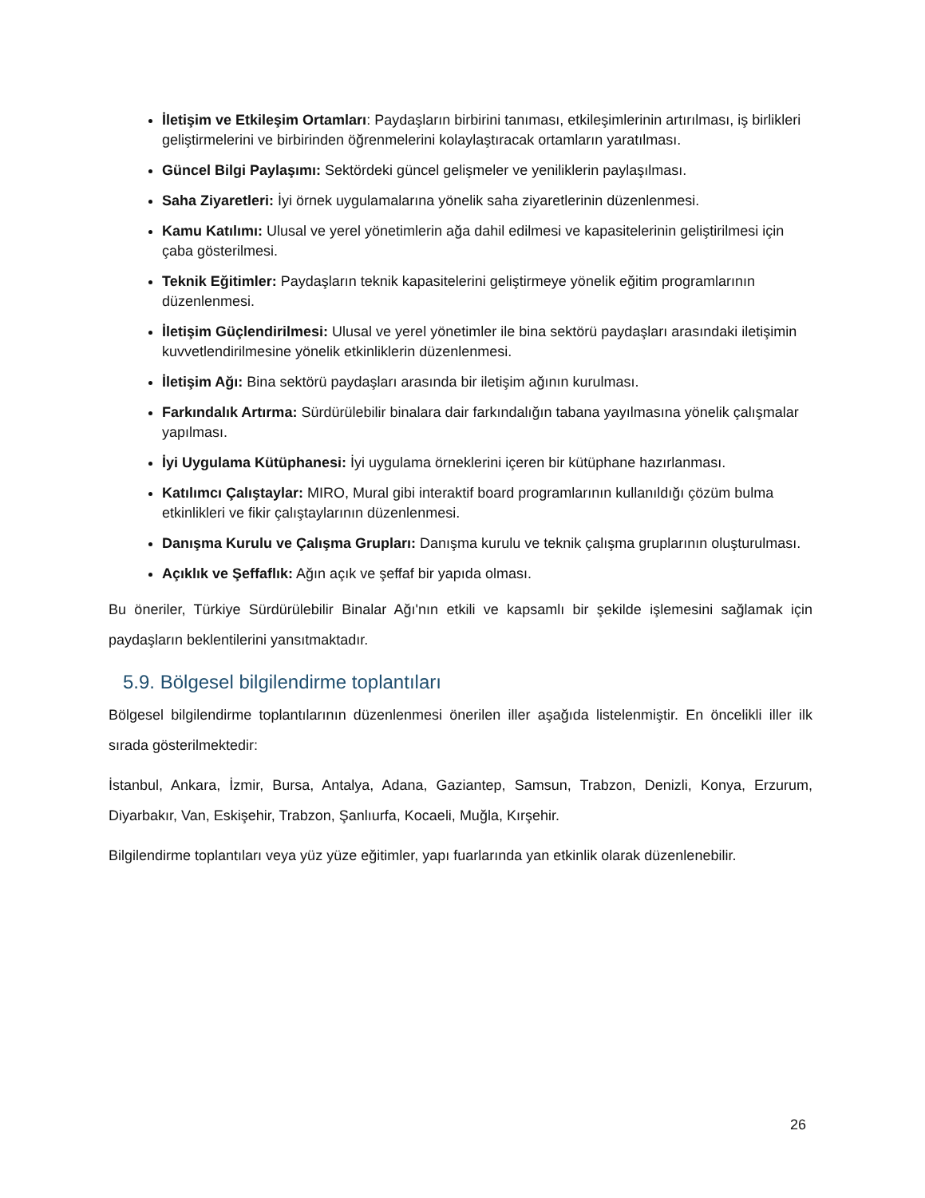İletişim ve Etkileşim Ortamları: Paydaşların birbirini tanıması, etkileşimlerinin artırılması, iş birlikleri geliştirmelerini ve birbirinden öğrenmelerini kolaylaştıracak ortamların yaratılması.
Güncel Bilgi Paylaşımı: Sektördeki güncel gelişmeler ve yeniliklerin paylaşılması.
Saha Ziyaretleri: İyi örnek uygulamalarına yönelik saha ziyaretlerinin düzenlenmesi.
Kamu Katılımı: Ulusal ve yerel yönetimlerin ağa dahil edilmesi ve kapasitelerinin geliştirilmesi için çaba gösterilmesi.
Teknik Eğitimler: Paydaşların teknik kapasitelerini geliştirmeye yönelik eğitim programlarının düzenlenmesi.
İletişim Güçlendirilmesi: Ulusal ve yerel yönetimler ile bina sektörü paydaşları arasındaki iletişimin kuvvetlendirilmesine yönelik etkinliklerin düzenlenmesi.
İletişim Ağı: Bina sektörü paydaşları arasında bir iletişim ağının kurulması.
Farkındalık Artırma: Sürdürülebilir binalara dair farkındalığın tabana yayılmasına yönelik çalışmalar yapılması.
İyi Uygulama Kütüphanesi: İyi uygulama örneklerini içeren bir kütüphane hazırlanması.
Katılımcı Çalıştaylar: MIRO, Mural gibi interaktif board programlarının kullanıldığı çözüm bulma etkinlikleri ve fikir çalıştaylarının düzenlenmesi.
Danışma Kurulu ve Çalışma Grupları: Danışma kurulu ve teknik çalışma gruplarının oluşturulması.
Açıklık ve Şeffaflık: Ağın açık ve şeffaf bir yapıda olması.
Bu öneriler, Türkiye Sürdürülebilir Binalar Ağı'nın etkili ve kapsamlı bir şekilde işlemesini sağlamak için paydaşların beklentilerini yansıtmaktadır.
5.9. Bölgesel bilgilendirme toplantıları
Bölgesel bilgilendirme toplantılarının düzenlenmesi önerilen iller aşağıda listelenmiştir. En öncelikli iller ilk sırada gösterilmektedir:
İstanbul, Ankara, İzmir, Bursa, Antalya, Adana, Gaziantep, Samsun, Trabzon, Denizli, Konya, Erzurum, Diyarbakır, Van, Eskişehir, Trabzon, Şanlıurfa, Kocaeli, Muğla, Kırşehir.
Bilgilendirme toplantıları veya yüz yüze eğitimler, yapı fuarlarında yan etkinlik olarak düzenlenebilir.
26